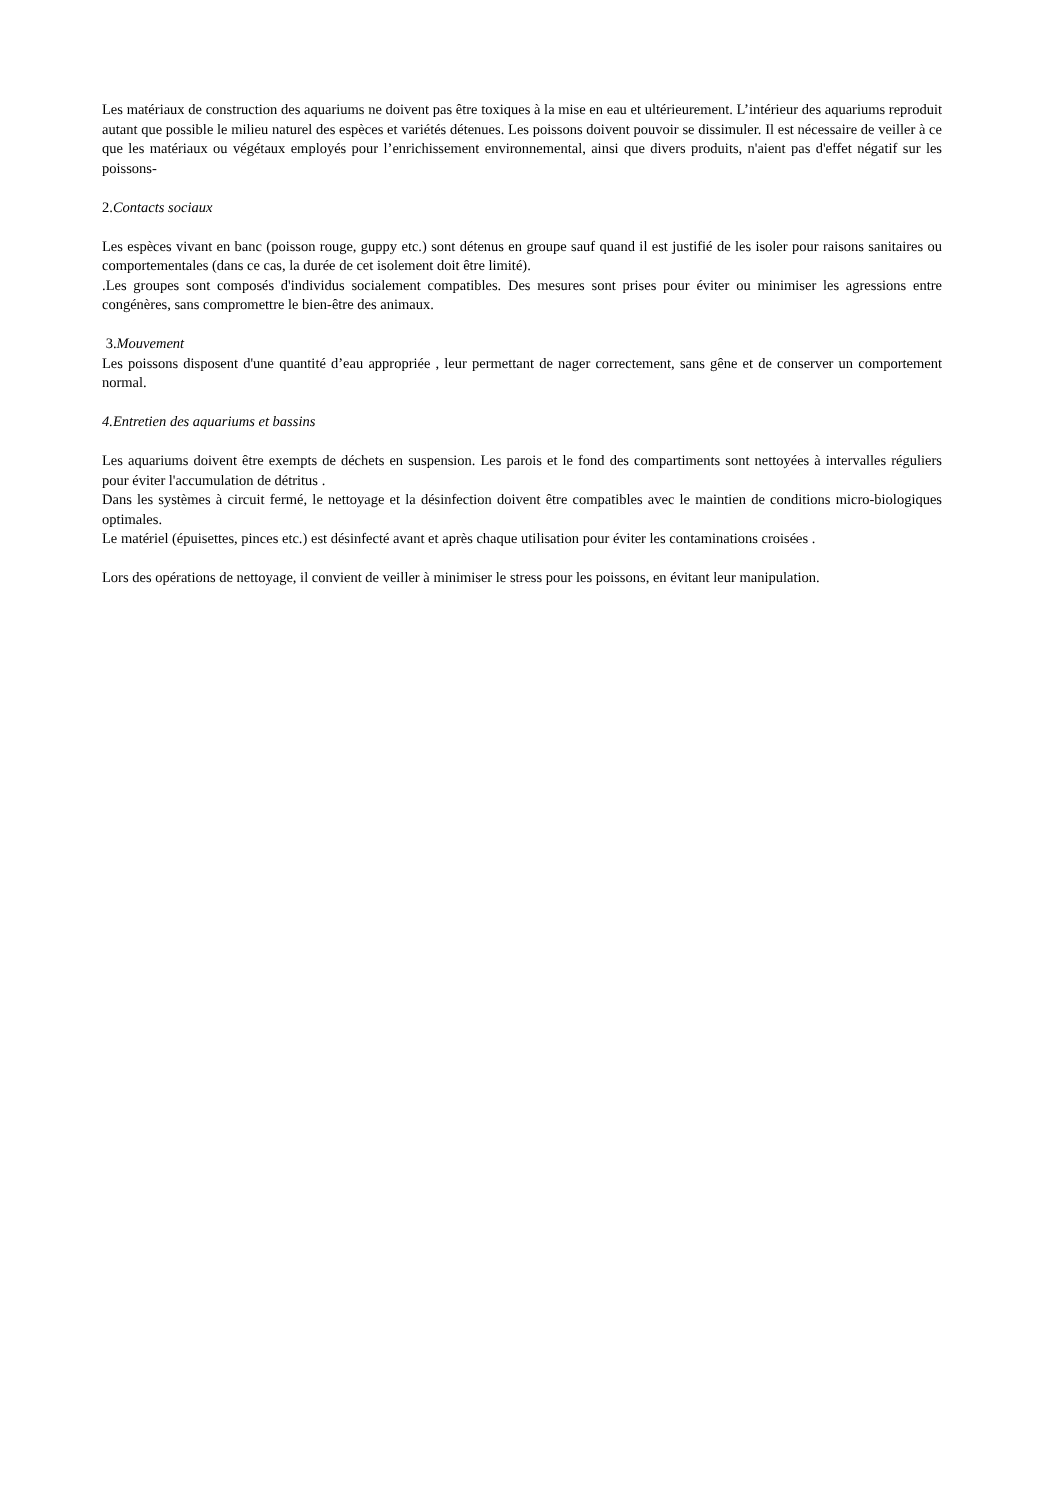Les matériaux de construction des aquariums ne doivent pas être toxiques à la mise en eau et ultérieurement. L’intérieur des aquariums reproduit autant que possible le milieu naturel des espèces et variétés détenues. Les poissons doivent pouvoir se dissimuler. Il est nécessaire de veiller à ce que les matériaux ou végétaux employés pour l’enrichissement environnemental, ainsi que divers produits, n'aient pas d'effet négatif sur les poissons-
2.Contacts sociaux
Les espèces vivant en banc (poisson rouge, guppy etc.) sont détenus en groupe sauf quand il est justifié de les isoler pour raisons sanitaires ou comportementales (dans ce cas, la durée de cet isolement doit être limité).
.Les groupes sont composés d'individus socialement compatibles. Des mesures sont prises pour éviter ou minimiser les agressions entre congénères, sans compromettre le bien-être des animaux.
3.Mouvement
Les poissons disposent d'une quantité d’eau appropriée , leur permettant de nager correctement, sans gêne et de conserver un comportement normal.
4.Entretien des aquariums et bassins
Les aquariums doivent être exempts de déchets en suspension. Les parois et le fond des compartiments sont nettoyées à intervalles réguliers pour éviter l'accumulation de détritus .
Dans les systèmes à circuit fermé, le nettoyage et la désinfection doivent être compatibles avec le maintien de conditions micro-biologiques optimales.
Le matériel (épuisettes, pinces etc.) est désinfecté avant et après chaque utilisation pour éviter les contaminations croisées .
Lors des opérations de nettoyage, il convient de veiller à minimiser le stress pour les poissons, en évitant leur manipulation.